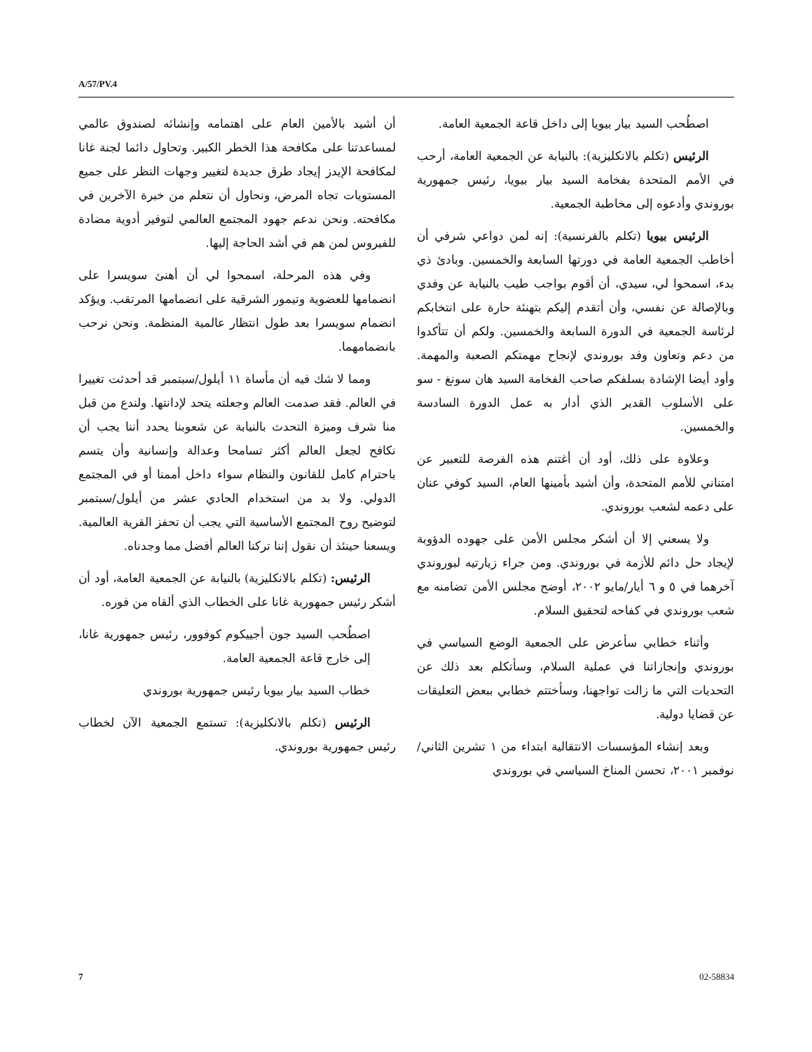A/57/PV.4
أن أشيد بالأمين العام على اهتمامه وإنشائه لصندوق عالمي لمساعدتنا على مكافحة هذا الخطر الكبير. وتحاول دائما لجنة غانا لمكافحة الإيدز إيجاد طرق جديدة لتغيير وجهات النظر على جميع المستويات تجاه المرض، ونحاول أن نتعلم من خبرة الآخرين في مكافحته. ونحن ندعم جهود المجتمع العالمي لتوفير أدوية مضادة للفيروس لمن هم في أشد الحاجة إليها.
وفي هذه المرحلة، اسمحوا لي أن أهنئ سويسرا على انضمامها للعضوية وتيمور الشرقية على انضمامها المرتقب. ويؤكد انضمام سويسرا بعد طول انتظار عالمية المنظمة. ونحن نرحب بانضمامهما.
ومما لا شك فيه أن مأساة ١١ أيلول/سبتمبر قد أحدثت تغييرا في العالم. فقد صدمت العالم وجعلته يتحد لإدانتها. ولندع من قبل منا شرف وميزة التحدث بالنيابة عن شعوبنا يحدد أننا يجب أن نكافح لجعل العالم أكثر تسامحا وعدالة وإنسانية وأن يتسم باحترام كامل للقانون والنظام سواء داخل أممنا أو في المجتمع الدولي. ولا بد من استخدام الحادي عشر من أيلول/سبتمبر لتوضيح روح المجتمع الأساسية التي يجب أن تحفز القرية العالمية. ويسعنا حينئذ أن نقول إننا تركنا العالم أفضل مما وجدناه.
الرئيس: (تكلم بالانكليزية) بالنيابة عن الجمعية العامة، أود أن أشكر رئيس جمهورية غانا على الخطاب الذي ألقاه من فوره.
اصطُحب السيد جون أجييكوم كوفوور، رئيس جمهورية غانا، إلى خارج قاعة الجمعية العامة.
خطاب السيد بيار بيويا رئيس جمهورية بوروندي
الرئيس (تكلم بالانكليزية): تستمع الجمعية الآن لخطاب رئيس جمهورية بوروندي.
اصطُحب السيد بيار بيويا إلى داخل قاعة الجمعية العامة.
الرئيس (تكلم بالانكليزية): بالنيابة عن الجمعية العامة، أرحب في الأمم المتحدة بفخامة السيد بيار بيويا، رئيس جمهورية بوروندي وأدعوه إلى مخاطبة الجمعية.
الرئيس بيويا (تكلم بالفرنسية): إنه لمن دواعي شرفي أن أخاطب الجمعية العامة في دورتها السابعة والخمسين. وبادئ ذي بدء، اسمحوا لي، سيدي، أن أقوم بواجب طيب بالنيابة عن وفدي وبالإصالة عن نفسي، وأن أتقدم إليكم بتهنئة حارة على انتخابكم لرئاسة الجمعية في الدورة السابعة والخمسين. ولكم أن تتأكدوا من دعم وتعاون وفد بوروندي لإنجاح مهمتكم الصعبة والمهمة. وأود أيضا الإشادة بسلفكم صاحب الفخامة السيد هان سونغ - سو على الأسلوب القدير الذي أدار به عمل الدورة السادسة والخمسين.
وعلاوة على ذلك، أود أن أغتنم هذه الفرصة للتعبير عن امتناني للأمم المتحدة، وأن أشيد بأمينها العام، السيد كوفي عنان على دعمه لشعب بوروندي.
ولا يسعني إلا أن أشكر مجلس الأمن على جهوده الدؤوبة لإيجاد حل دائم للأزمة في بوروندي. ومن جراء زيارتيه لبوروندي آخرهما في ٥ و ٦ أيار/مايو ٢٠٠٢، أوضح مجلس الأمن تضامنه مع شعب بوروندي في كفاحه لتحقيق السلام.
وأثناء خطابي سأعرض على الجمعية الوضع السياسي في بوروندي وإنجازاتنا في عملية السلام، وسأتكلم بعد ذلك عن التحديات التي ما زالت تواجهنا، وسأختتم خطابي ببعض التعليقات عن قضايا دولية.
وبعد إنشاء المؤسسات الانتقالية ابتداء من ١ تشرين الثاني/نوفمبر ٢٠٠١، تحسن المناخ السياسي في بوروندي
7 02-58834